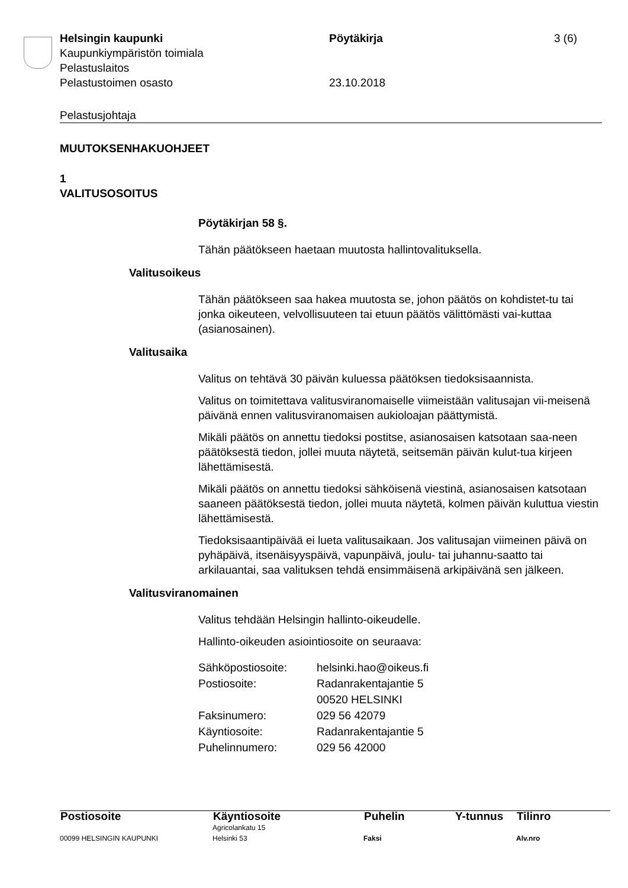Helsingin kaupunki
Kaupunkiympäristön toimiala
Pelastuslaitos
Pelastustoimen osasto
Pöytäkirja
23.10.2018
3 (6)
Pelastusjohtaja
MUUTOKSENHAKUOHJEET
1
VALITUSOSOITUS
Pöytäkirjan 58 §.
Tähän päätökseen haetaan muutosta hallintovalituksella.
Valitusoikeus
Tähän päätökseen saa hakea muutosta se, johon päätös on kohdistet-tu tai jonka oikeuteen, velvollisuuteen tai etuun päätös välittömästi vai-kuttaa (asianosainen).
Valitusaika
Valitus on tehtävä 30 päivän kuluessa päätöksen tiedoksisaannista.
Valitus on toimitettava valitusviranomaiselle viimeistään valitusajan vii-meisenä päivänä ennen valitusviranomaisen aukioloajan päättymistä.
Mikäli päätös on annettu tiedoksi postitse, asianosaisen katsotaan saa-neen päätöksestä tiedon, jollei muuta näytetä, seitsemän päivän kulut-tua kirjeen lähettämisestä.
Mikäli päätös on annettu tiedoksi sähköisenä viestinä, asianosaisen katsotaan saaneen päätöksestä tiedon, jollei muuta näytetä, kolmen päivän kuluttua viestin lähettämisestä.
Tiedoksisaantipäivää ei lueta valitusaikaan. Jos valitusajan viimeinen päivä on pyhäpäivä, itsenäisyyspäivä, vapunpäivä, joulu- tai juhannu-saatto tai arkilauantai, saa valituksen tehdä ensimmäisenä arkipäivänä sen jälkeen.
Valitusviranomainen
Valitus tehdään Helsingin hallinto-oikeudelle.
Hallinto-oikeuden asiointiosoite on seuraava:
| Sähköpostiosoite: | helsinki.hao@oikeus.fi |
| Postiosoite: | Radanrakentajantie 5 00520 HELSINKI |
| Faksinumero: | 029 56 42079 |
| Käyntiosoite: | Radanrakentajantie 5 |
| Puhelinnumero: | 029 56 42000 |
| Postiosoite | Käyntiosoite | Puhelin | Y-tunnus | Tilinro |
| --- | --- | --- | --- | --- |
| | Agricolankatu 15 | | | |
| 00099 HELSINGIN KAUPUNKI | Helsinki 53 | Faksi | | Alv.nro |